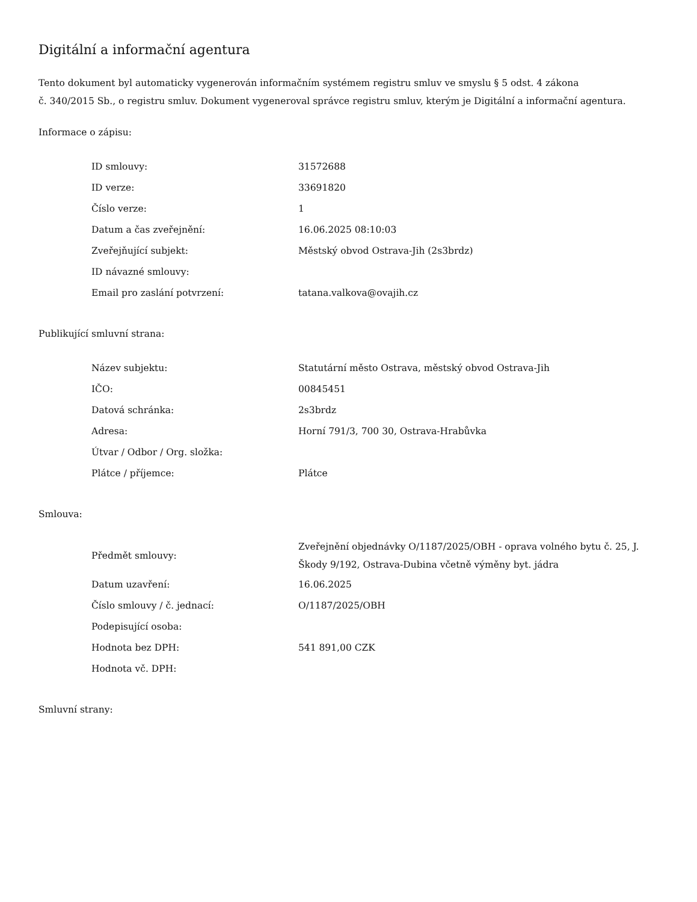Digitální a informační agentura
Tento dokument byl automaticky vygenerován informačním systémem registru smluv ve smyslu § 5 odst. 4 zákona
č. 340/2015 Sb., o registru smluv. Dokument vygeneroval správce registru smluv, kterým je Digitální a informační agentura.
Informace o zápisu:
| ID smlouvy: | 31572688 |
| ID verze: | 33691820 |
| Číslo verze: | 1 |
| Datum a čas zveřejnění: | 16.06.2025 08:10:03 |
| Zveřejňující subjekt: | Městský obvod Ostrava-Jih (2s3brdz) |
| ID návazné smlouvy: | |
| Email pro zaslání potvrzení: | tatana.valkova@ovajih.cz |
Publikující smluvní strana:
| Název subjektu: | Statutární město Ostrava, městský obvod Ostrava-Jih |
| IČO: | 00845451 |
| Datová schránka: | 2s3brdz |
| Adresa: | Horní 791/3, 700 30, Ostrava-Hrabůvka |
| Útvar / Odbor / Org. složka: | |
| Plátce / příjemce: | Plátce |
Smlouva:
| Předmět smlouvy: | Zveřejnění objednávky O/1187/2025/OBH - oprava volného bytu č. 25, J. Škody 9/192, Ostrava-Dubina včetně výměny byt. jádra |
| Datum uzavření: | 16.06.2025 |
| Číslo smlouvy / č. jednací: | O/1187/2025/OBH |
| Podepisující osoba: | |
| Hodnota bez DPH: | 541 891,00 CZK |
| Hodnota vč. DPH: | |
Smluvní strany: